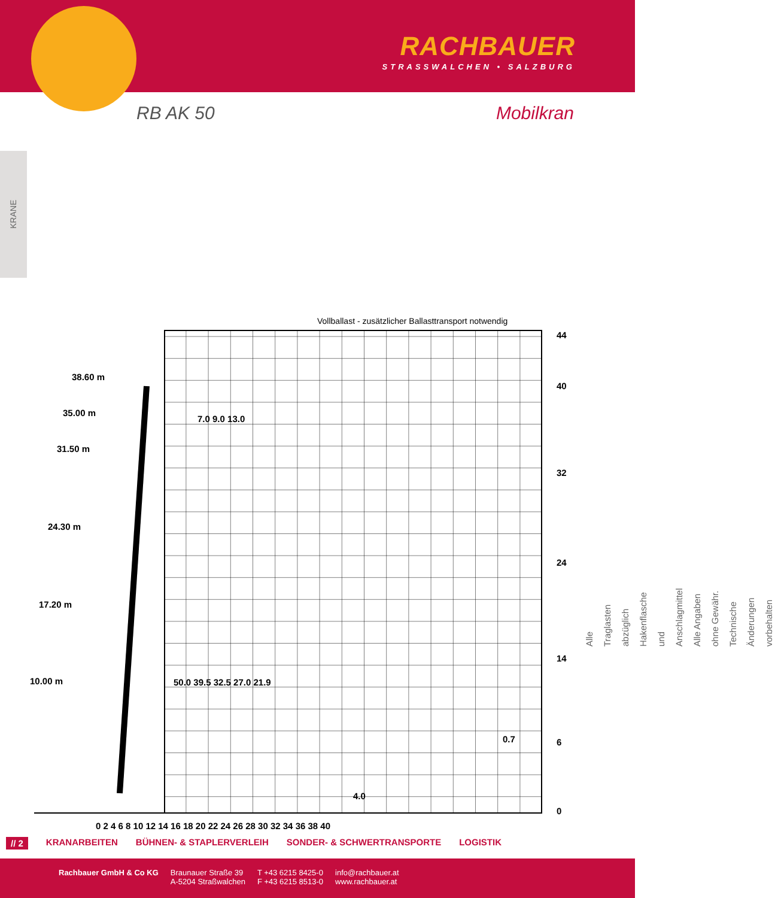RACHBAUER
STRASSWALCHEN • SALZBURG
RB AK 50 Mobilkran
KRANE
Vollballast - zusätzlicher Ballasttransport notwendig
38.60 m
35.00 m
31.50 m
24.30 m
17.20 m
10.00 m
44
40
32
24
14
6
0
0 2 4 6 8 10 12 14 16 18 20 22 24 26 28 30 32 34 36 38 40
7.0 9.0 13.0
50.0 39.5 32.5 27.0 21.9
4.0
0.7
Alle Traglasten abzüglich Hakenflasche und Anschlagmittel
Alle Angaben ohne Gewähr. Technische Änderungen vorbehalten
// 2 KRANARBEITEN BÜHNEN- & STAPLERVERLEIH SONDER- & SCHWERTRANSPORTE LOGISTIK
Rachbauer GmbH & Co KG Braunauer Straße 39
A-5204 Straßwalchen T +43 6215 8425-0
F +43 6215 8513-0 info@rachbauer.at
www.rachbauer.at